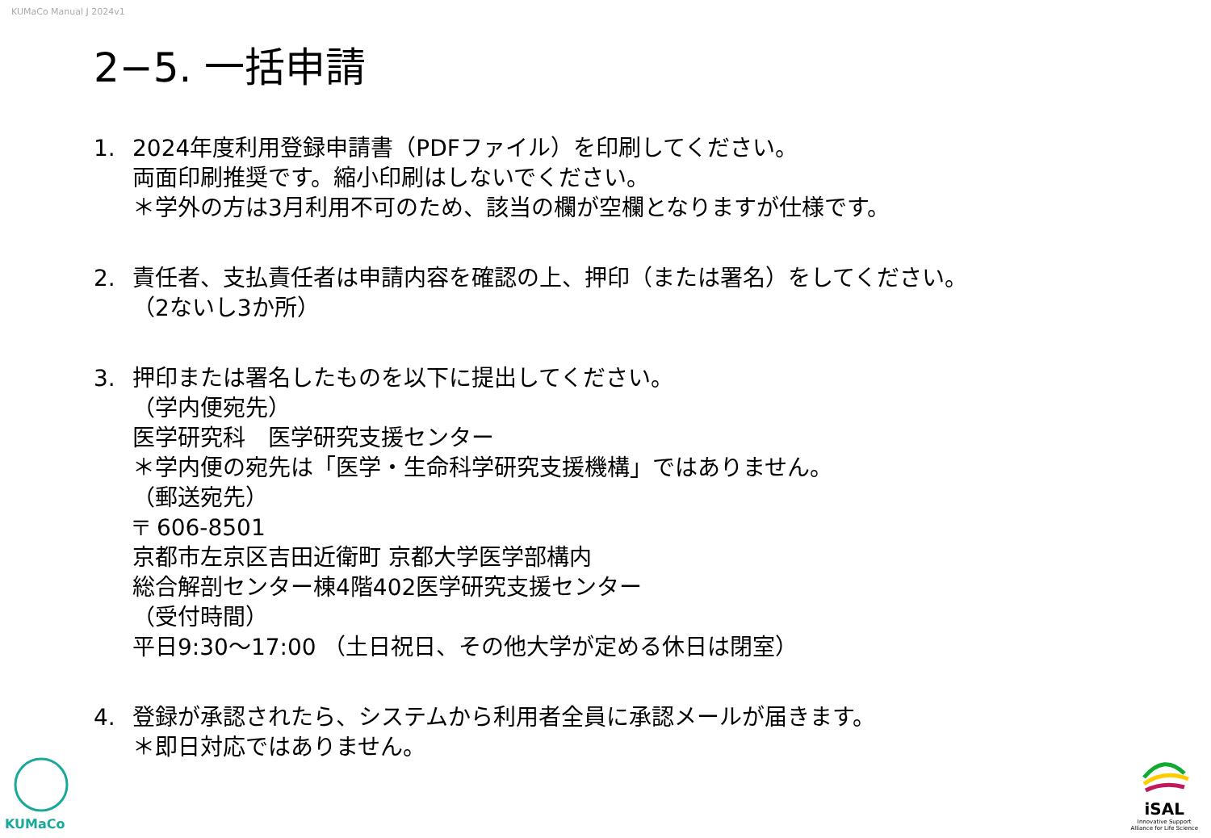KUMaCo Manual J 2024v1
2−5. 一括申請
1. 2024年度利用登録申請書（PDFファイル）を印刷してください。
両面印刷推奨です。縮小印刷はしないでください。
＊学外の方は3月利用不可のため、該当の欄が空欄となりますが仕様です。
2. 責任者、支払責任者は申請内容を確認の上、押印（または署名）をしてください。
（2ないし3か所）
3. 押印または署名したものを以下に提出してください。
（学内便宛先）
医学研究科　医学研究支援センター
＊学内便の宛先は「医学・生命科学研究支援機構」ではありません。
（郵送宛先）
〒 606-8501
京都市左京区吉田近衛町 京都大学医学部構内
総合解剖センター棟4階402医学研究支援センター
（受付時間）
平日9:30～17:00 （土日祝日、その他大学が定める休日は閉室）
4. 登録が承認されたら、システムから利用者全員に承認メールが届きます。
＊即日対応ではありません。
KUMaCo
iSAL
Innovative Support
Alliance for Life Science